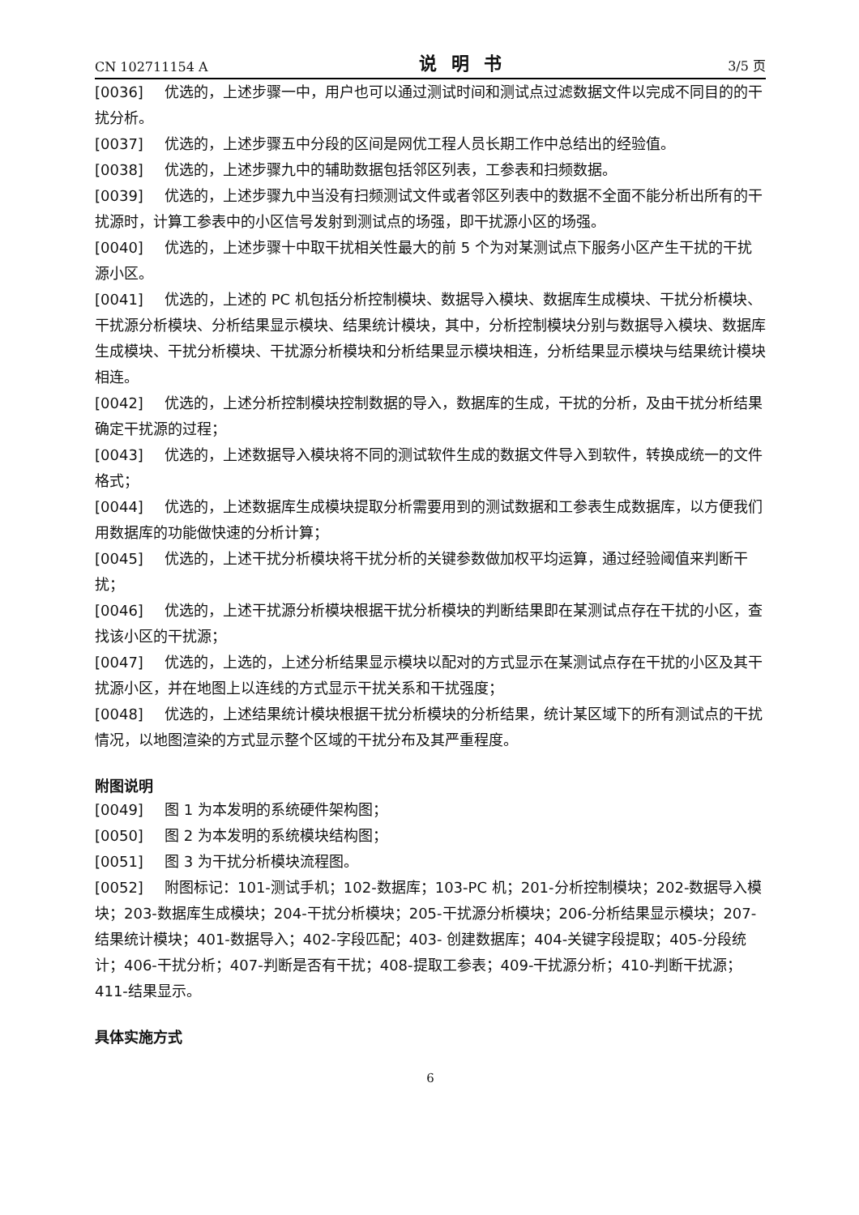CN 102711154 A 说明书 3/5 页
[0036] 优选的，上述步骤一中，用户也可以通过测试时间和测试点过滤数据文件以完成不同目的的干扰分析。
[0037] 优选的，上述步骤五中分段的区间是网优工程人员长期工作中总结出的经验值。
[0038] 优选的，上述步骤九中的辅助数据包括邻区列表，工参表和扫频数据。
[0039] 优选的，上述步骤九中当没有扫频测试文件或者邻区列表中的数据不全面不能分析出所有的干扰源时，计算工参表中的小区信号发射到测试点的场强，即干扰源小区的场强。
[0040] 优选的，上述步骤十中取干扰相关性最大的前 5 个为对某测试点下服务小区产生干扰的干扰源小区。
[0041] 优选的，上述的 PC 机包括分析控制模块、数据导入模块、数据库生成模块、干扰分析模块、干扰源分析模块、分析结果显示模块、结果统计模块，其中，分析控制模块分别与数据导入模块、数据库生成模块、干扰分析模块、干扰源分析模块和分析结果显示模块相连，分析结果显示模块与结果统计模块相连。
[0042] 优选的，上述分析控制模块控制数据的导入，数据库的生成，干扰的分析，及由干扰分析结果确定干扰源的过程；
[0043] 优选的，上述数据导入模块将不同的测试软件生成的数据文件导入到软件，转换成统一的文件格式；
[0044] 优选的，上述数据库生成模块提取分析需要用到的测试数据和工参表生成数据库，以方便我们用数据库的功能做快速的分析计算；
[0045] 优选的，上述干扰分析模块将干扰分析的关键参数做加权平均运算，通过经验阈值来判断干扰；
[0046] 优选的，上述干扰源分析模块根据干扰分析模块的判断结果即在某测试点存在干扰的小区，查找该小区的干扰源；
[0047] 优选的，上选的，上述分析结果显示模块以配对的方式显示在某测试点存在干扰的小区及其干扰源小区，并在地图上以连线的方式显示干扰关系和干扰强度；
[0048] 优选的，上述结果统计模块根据干扰分析模块的分析结果，统计某区域下的所有测试点的干扰情况，以地图渲染的方式显示整个区域的干扰分布及其严重程度。
附图说明
[0049] 图 1 为本发明的系统硬件架构图；
[0050] 图 2 为本发明的系统模块结构图；
[0051] 图 3 为干扰分析模块流程图。
[0052] 附图标记：101-测试手机；102-数据库；103-PC 机；201-分析控制模块；202-数据导入模块；203-数据库生成模块；204-干扰分析模块；205-干扰源分析模块；206-分析结果显示模块；207-结果统计模块；401-数据导入；402-字段匹配；403- 创建数据库；404-关键字段提取；405-分段统计；406-干扰分析；407-判断是否有干扰；408-提取工参表；409-干扰源分析；410-判断干扰源；411-结果显示。
具体实施方式
6